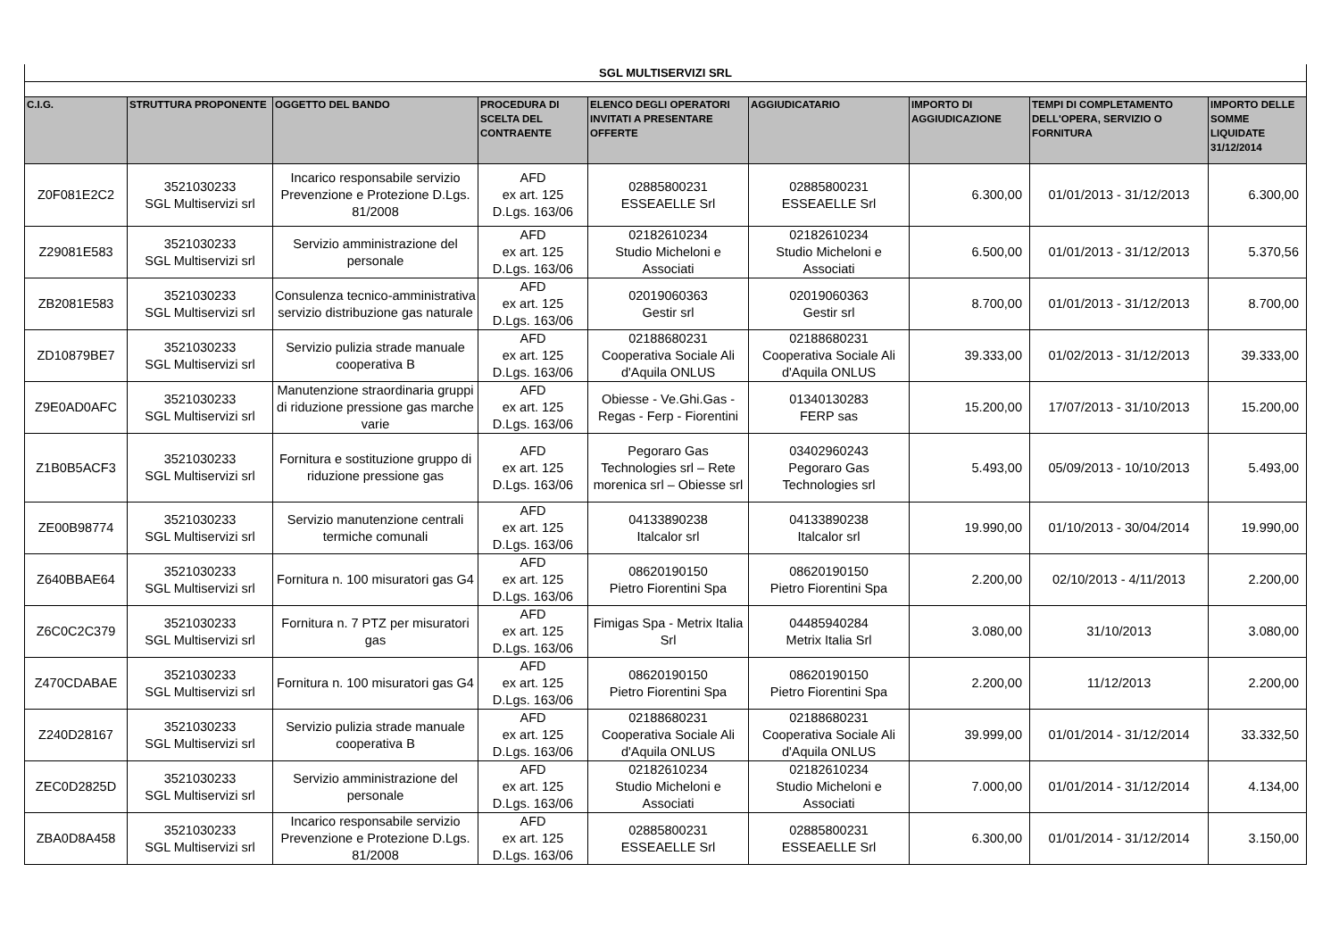| SGL MULTISERVIZI SRL | | | | | | | | |
| C.I.G. | STRUTTURA PROPONENTE | OGGETTO DEL BANDO | PROCEDURA DI SCELTA DEL CONTRAENTE | ELENCO DEGLI OPERATORI INVITATI A PRESENTARE OFFERTE | AGGIUDICATARIO | IMPORTO DI AGGIUDICAZIONE | TEMPI DI COMPLETAMENTO DELL'OPERA, SERVIZIO O FORNITURA | IMPORTO DELLE SOMME LIQUIDATE 31/12/2014 |
| Z0F081E2C2 | 3521030233 SGL Multiservizi srl | Incarico responsabile servizio Prevenzione e Protezione D.Lgs. 81/2008 | AFD ex art. 125 D.Lgs. 163/06 | 02885800231 ESSEAELLE Srl | 02885800231 ESSEAELLE Srl | 6.300,00 | 01/01/2013 - 31/12/2013 | 6.300,00 |
| Z29081E583 | 3521030233 SGL Multiservizi srl | Servizio amministrazione del personale | AFD ex art. 125 D.Lgs. 163/06 | 02182610234 Studio Micheloni e Associati | 02182610234 Studio Micheloni e Associati | 6.500,00 | 01/01/2013 - 31/12/2013 | 5.370,56 |
| ZB2081E583 | 3521030233 SGL Multiservizi srl | Consulenza tecnico-amministrativa servizio distribuzione gas naturale | AFD ex art. 125 D.Lgs. 163/06 | 02019060363 Gestir srl | 02019060363 Gestir srl | 8.700,00 | 01/01/2013 - 31/12/2013 | 8.700,00 |
| ZD10879BE7 | 3521030233 SGL Multiservizi srl | Servizio pulizia strade manuale cooperativa B | AFD ex art. 125 D.Lgs. 163/06 | 02188680231 Cooperativa Sociale Ali d'Aquila ONLUS | 02188680231 Cooperativa Sociale Ali d'Aquila ONLUS | 39.333,00 | 01/02/2013 - 31/12/2013 | 39.333,00 |
| Z9E0AD0AFC | 3521030233 SGL Multiservizi srl | Manutenzione straordinaria gruppi di riduzione pressione gas marche varie | AFD ex art. 125 D.Lgs. 163/06 | Obiesse - Ve.Ghi.Gas - Regas - Ferp - Fiorentini | 01340130283 FERP sas | 15.200,00 | 17/07/2013 - 31/10/2013 | 15.200,00 |
| Z1B0B5ACF3 | 3521030233 SGL Multiservizi srl | Fornitura e sostituzione gruppo di riduzione pressione gas | AFD ex art. 125 D.Lgs. 163/06 | Pegoraro Gas Technologies srl – Rete morenica srl – Obiesse srl | 03402960243 Pegoraro Gas Technologies srl | 5.493,00 | 05/09/2013 - 10/10/2013 | 5.493,00 |
| ZE00B98774 | 3521030233 SGL Multiservizi srl | Servizio manutenzione centrali termiche comunali | AFD ex art. 125 D.Lgs. 163/06 | 04133890238 Italcalor srl | 04133890238 Italcalor srl | 19.990,00 | 01/10/2013 - 30/04/2014 | 19.990,00 |
| Z640BBAE64 | 3521030233 SGL Multiservizi srl | Fornitura n. 100 misuratori gas G4 | AFD ex art. 125 D.Lgs. 163/06 | 08620190150 Pietro Fiorentini Spa | 08620190150 Pietro Fiorentini Spa | 2.200,00 | 02/10/2013 - 4/11/2013 | 2.200,00 |
| Z6C0C2C379 | 3521030233 SGL Multiservizi srl | Fornitura n. 7 PTZ per misuratori gas | AFD ex art. 125 D.Lgs. 163/06 | Fimigas Spa - Metrix Italia Srl | 04485940284 Metrix Italia Srl | 3.080,00 | 31/10/2013 | 3.080,00 |
| Z470CDABAE | 3521030233 SGL Multiservizi srl | Fornitura n. 100 misuratori gas G4 | AFD ex art. 125 D.Lgs. 163/06 | 08620190150 Pietro Fiorentini Spa | 08620190150 Pietro Fiorentini Spa | 2.200,00 | 11/12/2013 | 2.200,00 |
| Z240D28167 | 3521030233 SGL Multiservizi srl | Servizio pulizia strade manuale cooperativa B | AFD ex art. 125 D.Lgs. 163/06 | 02188680231 Cooperativa Sociale Ali d'Aquila ONLUS | 02188680231 Cooperativa Sociale Ali d'Aquila ONLUS | 39.999,00 | 01/01/2014 - 31/12/2014 | 33.332,50 |
| ZEC0D2825D | 3521030233 SGL Multiservizi srl | Servizio amministrazione del personale | AFD ex art. 125 D.Lgs. 163/06 | 02182610234 Studio Micheloni e Associati | 02182610234 Studio Micheloni e Associati | 7.000,00 | 01/01/2014 - 31/12/2014 | 4.134,00 |
| ZBA0D8A458 | 3521030233 SGL Multiservizi srl | Incarico responsabile servizio Prevenzione e Protezione D.Lgs. 81/2008 | AFD ex art. 125 D.Lgs. 163/06 | 02885800231 ESSEAELLE Srl | 02885800231 ESSEAELLE Srl | 6.300,00 | 01/01/2014 - 31/12/2014 | 3.150,00 |